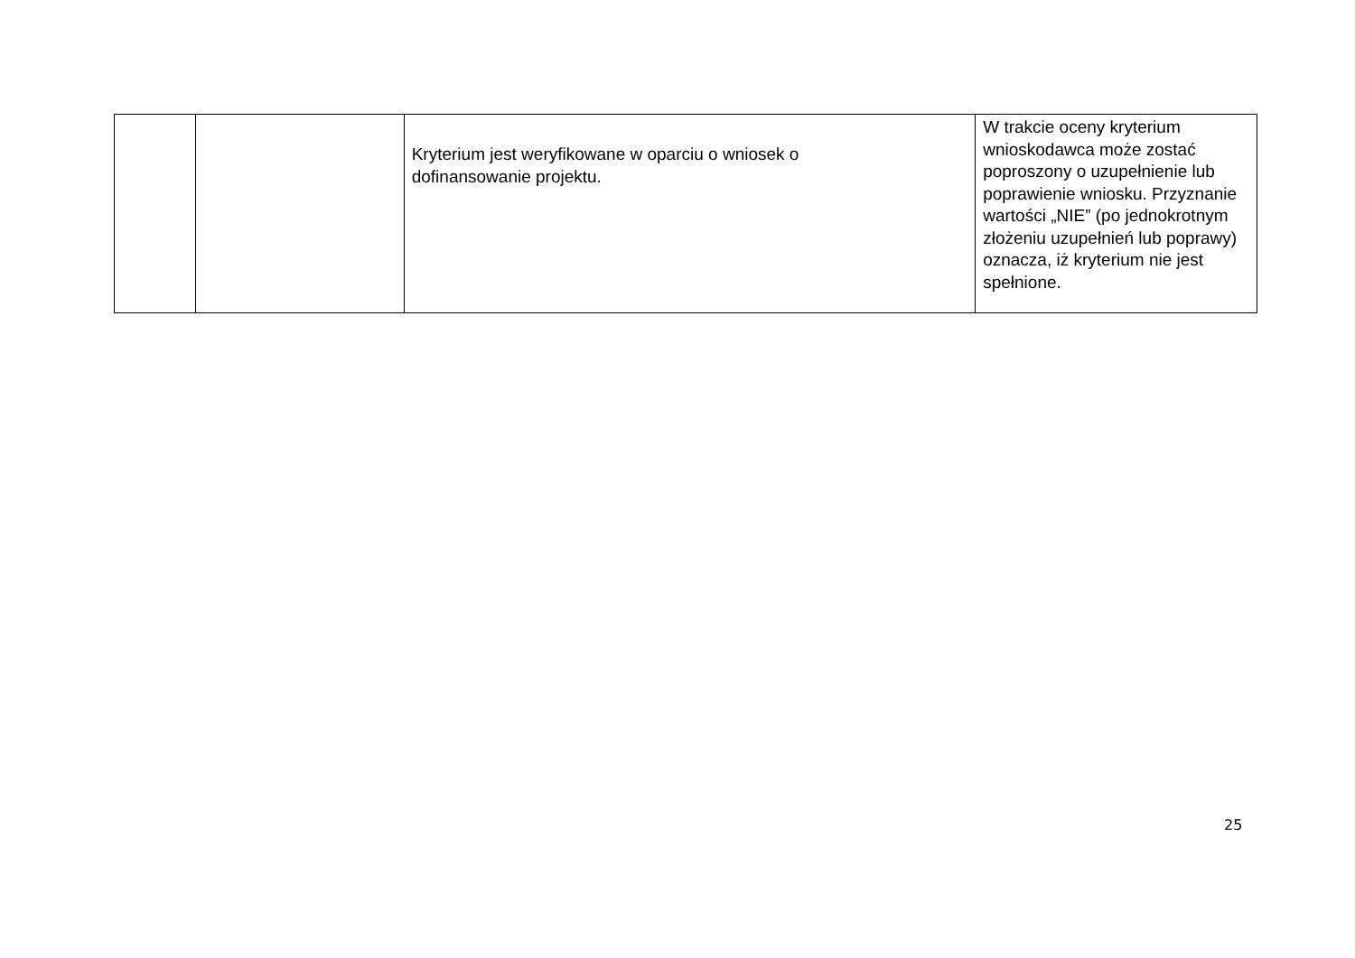| | | Kryterium jest weryfikowane w oparciu o wniosek o dofinansowanie projektu. | W trakcie oceny kryterium wnioskodawca może zostać poproszony o uzupełnienie lub poprawienie wniosku. Przyznanie wartości „NIE” (po jednokrotnym złożeniu uzupełnień lub poprawy) oznacza, iż kryterium nie jest spełnione. |
25